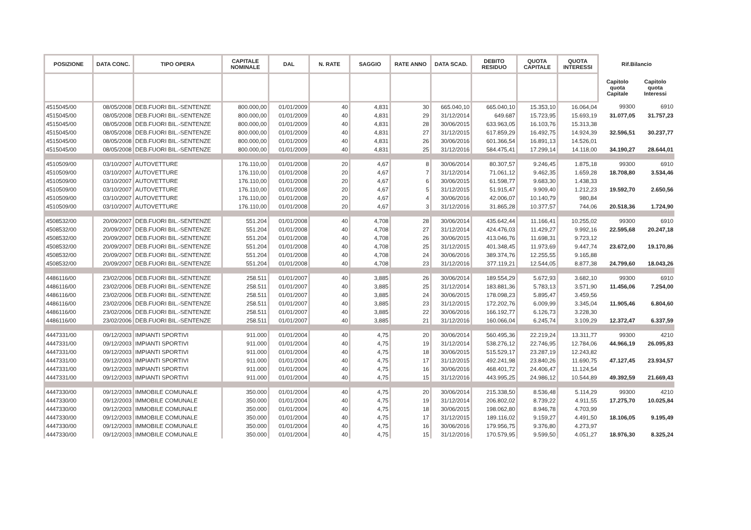| POSIZIONE | DATA CONC. | TIPO OPERA | CAPITALE NOMINALE | DAL | N. RATE | SAGGIO | RATE ANNO | DATA SCAD. | DEBITO RESIDUO | QUOTA CAPITALE | QUOTA INTERESSI | Rif.Bilancio | |
| --- | --- | --- | --- | --- | --- | --- | --- | --- | --- | --- | --- | --- | --- |
| | | | | | | | | | | | | Capitolo quota Capitale | Capitolo quota Interessi |
| 4515045/00 | 08/05/2008 | DEB.FUORI BIL.-SENTENZE | 800.000,00 | 01/01/2009 | 40 | 4,831 | 30 | 665.040,10 | 665.040,10 | 15.353,10 | 16.064,04 | 99300 | 6910 |
| 4515045/00 | 08/05/2008 | DEB.FUORI BIL.-SENTENZE | 800.000,00 | 01/01/2009 | 40 | 4,831 | 29 | 31/12/2014 | 649.687 | 15.723,95 | 15.693,19 | 31.077,05 | 31.757,23 |
| 4515045/00 | 08/05/2008 | DEB.FUORI BIL.-SENTENZE | 800.000,00 | 01/01/2009 | 40 | 4,831 | 28 | 30/06/2015 | 633.963,05 | 16.103,76 | 15.313,38 | | |
| 4515045/00 | 08/05/2008 | DEB.FUORI BIL.-SENTENZE | 800.000,00 | 01/01/2009 | 40 | 4,831 | 27 | 31/12/2015 | 617.859,29 | 16.492,75 | 14.924,39 | 32.596,51 | 30.237,77 |
| 4515045/00 | 08/05/2008 | DEB.FUORI BIL.-SENTENZE | 800.000,00 | 01/01/2009 | 40 | 4,831 | 26 | 30/06/2016 | 601.366,54 | 16.891,13 | 14.526,01 | | |
| 4515045/00 | 08/05/2008 | DEB.FUORI BIL.-SENTENZE | 800.000,00 | 01/01/2009 | 40 | 4,831 | 25 | 31/12/2016 | 584.475,41 | 17.299,14 | 14.118,00 | 34.190,27 | 28.644,01 |
| 4510509/00 | 03/10/2007 | AUTOVETTURE | 176.110,00 | 01/01/2008 | 20 | 4,67 | 8 | 30/06/2014 | 80.307,57 | 9.246,45 | 1.875,18 | 99300 | 6910 |
| 4510509/00 | 03/10/2007 | AUTOVETTURE | 176.110,00 | 01/01/2008 | 20 | 4,67 | 7 | 31/12/2014 | 71.061,12 | 9.462,35 | 1.659,28 | 18.708,80 | 3.534,46 |
| 4510509/00 | 03/10/2007 | AUTOVETTURE | 176.110,00 | 01/01/2008 | 20 | 4,67 | 6 | 30/06/2015 | 61.598,77 | 9.683,30 | 1.438,33 | | |
| 4510509/00 | 03/10/2007 | AUTOVETTURE | 176.110,00 | 01/01/2008 | 20 | 4,67 | 5 | 31/12/2015 | 51.915,47 | 9.909,40 | 1.212,23 | 19.592,70 | 2.650,56 |
| 4510509/00 | 03/10/2007 | AUTOVETTURE | 176.110,00 | 01/01/2008 | 20 | 4,67 | 4 | 30/06/2016 | 42.006,07 | 10.140,79 | 980,84 | | |
| 4510509/00 | 03/10/2007 | AUTOVETTURE | 176.110,00 | 01/01/2008 | 20 | 4,67 | 3 | 31/12/2016 | 31.865,28 | 10.377,57 | 744,06 | 20.518,36 | 1.724,90 |
| 4508532/00 | 20/09/2007 | DEB.FUORI BIL.-SENTENZE | 551.204 | 01/01/2008 | 40 | 4,708 | 28 | 30/06/2014 | 435.642,44 | 11.166,41 | 10.255,02 | 99300 | 6910 |
| 4508532/00 | 20/09/2007 | DEB.FUORI BIL.-SENTENZE | 551.204 | 01/01/2008 | 40 | 4,708 | 27 | 31/12/2014 | 424.476,03 | 11.429,27 | 9.992,16 | 22.595,68 | 20.247,18 |
| 4508532/00 | 20/09/2007 | DEB.FUORI BIL.-SENTENZE | 551.204 | 01/01/2008 | 40 | 4,708 | 26 | 30/06/2015 | 413.046,76 | 11.698,31 | 9.723,12 | | |
| 4508532/00 | 20/09/2007 | DEB.FUORI BIL.-SENTENZE | 551.204 | 01/01/2008 | 40 | 4,708 | 25 | 31/12/2015 | 401.348,45 | 11.973,69 | 9.447,74 | 23.672,00 | 19.170,86 |
| 4508532/00 | 20/09/2007 | DEB.FUORI BIL.-SENTENZE | 551.204 | 01/01/2008 | 40 | 4,708 | 24 | 30/06/2016 | 389.374,76 | 12.255,55 | 9.165,88 | | |
| 4508532/00 | 20/09/2007 | DEB.FUORI BIL.-SENTENZE | 551.204 | 01/01/2008 | 40 | 4,708 | 23 | 31/12/2016 | 377.119,21 | 12.544,05 | 8.877,38 | 24.799,60 | 18.043,26 |
| 4486116/00 | 23/02/2006 | DEB.FUORI BIL.-SENTENZE | 258.511 | 01/01/2007 | 40 | 3,885 | 26 | 30/06/2014 | 189.554,29 | 5.672,93 | 3.682,10 | 99300 | 6910 |
| 4486116/00 | 23/02/2006 | DEB.FUORI BIL.-SENTENZE | 258.511 | 01/01/2007 | 40 | 3,885 | 25 | 31/12/2014 | 183.881,36 | 5.783,13 | 3.571,90 | 11.456,06 | 7.254,00 |
| 4486116/00 | 23/02/2006 | DEB.FUORI BIL.-SENTENZE | 258.511 | 01/01/2007 | 40 | 3,885 | 24 | 30/06/2015 | 178.098,23 | 5.895,47 | 3.459,56 | | |
| 4486116/00 | 23/02/2006 | DEB.FUORI BIL.-SENTENZE | 258.511 | 01/01/2007 | 40 | 3,885 | 23 | 31/12/2015 | 172.202,76 | 6.009,99 | 3.345,04 | 11.905,46 | 6.804,60 |
| 4486116/00 | 23/02/2006 | DEB.FUORI BIL.-SENTENZE | 258.511 | 01/01/2007 | 40 | 3,885 | 22 | 30/06/2016 | 166.192,77 | 6.126,73 | 3.228,30 | | |
| 4486116/00 | 23/02/2006 | DEB.FUORI BIL.-SENTENZE | 258.511 | 01/01/2007 | 40 | 3,885 | 21 | 31/12/2016 | 160.066,04 | 6.245,74 | 3.109,29 | 12.372,47 | 6.337,59 |
| 4447331/00 | 09/12/2003 | IMPIANTI SPORTIVI | 911.000 | 01/01/2004 | 40 | 4,75 | 20 | 30/06/2014 | 560.495,36 | 22.219,24 | 13.311,77 | 99300 | 4210 |
| 4447331/00 | 09/12/2003 | IMPIANTI SPORTIVI | 911.000 | 01/01/2004 | 40 | 4,75 | 19 | 31/12/2014 | 538.276,12 | 22.746,95 | 12.784,06 | 44.966,19 | 26.095,83 |
| 4447331/00 | 09/12/2003 | IMPIANTI SPORTIVI | 911.000 | 01/01/2004 | 40 | 4,75 | 18 | 30/06/2015 | 515.529,17 | 23.287,19 | 12.243,82 | | |
| 4447331/00 | 09/12/2003 | IMPIANTI SPORTIVI | 911.000 | 01/01/2004 | 40 | 4,75 | 17 | 31/12/2015 | 492.241,98 | 23.840,26 | 11.690,75 | 47.127,45 | 23.934,57 |
| 4447331/00 | 09/12/2003 | IMPIANTI SPORTIVI | 911.000 | 01/01/2004 | 40 | 4,75 | 16 | 30/06/2016 | 468.401,72 | 24.406,47 | 11.124,54 | | |
| 4447331/00 | 09/12/2003 | IMPIANTI SPORTIVI | 911.000 | 01/01/2004 | 40 | 4,75 | 15 | 31/12/2016 | 443.995,25 | 24.986,12 | 10.544,89 | 49.392,59 | 21.669,43 |
| 4447330/00 | 09/12/2003 | IMMOBILE COMUNALE | 350.000 | 01/01/2004 | 40 | 4,75 | 20 | 30/06/2014 | 215.338,50 | 8.536,48 | 5.114,29 | 99300 | 4210 |
| 4447330/00 | 09/12/2003 | IMMOBILE COMUNALE | 350.000 | 01/01/2004 | 40 | 4,75 | 19 | 31/12/2014 | 206.802,02 | 8.739,22 | 4.911,55 | 17.275,70 | 10.025,84 |
| 4447330/00 | 09/12/2003 | IMMOBILE COMUNALE | 350.000 | 01/01/2004 | 40 | 4,75 | 18 | 30/06/2015 | 198.062,80 | 8.946,78 | 4.703,99 | | |
| 4447330/00 | 09/12/2003 | IMMOBILE COMUNALE | 350.000 | 01/01/2004 | 40 | 4,75 | 17 | 31/12/2015 | 189.116,02 | 9.159,27 | 4.491,50 | 18.106,05 | 9.195,49 |
| 4447330/00 | 09/12/2003 | IMMOBILE COMUNALE | 350.000 | 01/01/2004 | 40 | 4,75 | 16 | 30/06/2016 | 179.956,75 | 9.376,80 | 4.273,97 | | |
| 4447330/00 | 09/12/2003 | IMMOBILE COMUNALE | 350.000 | 01/01/2004 | 40 | 4,75 | 15 | 31/12/2016 | 170.579,95 | 9.599,50 | 4.051,27 | 18.976,30 | 8.325,24 |